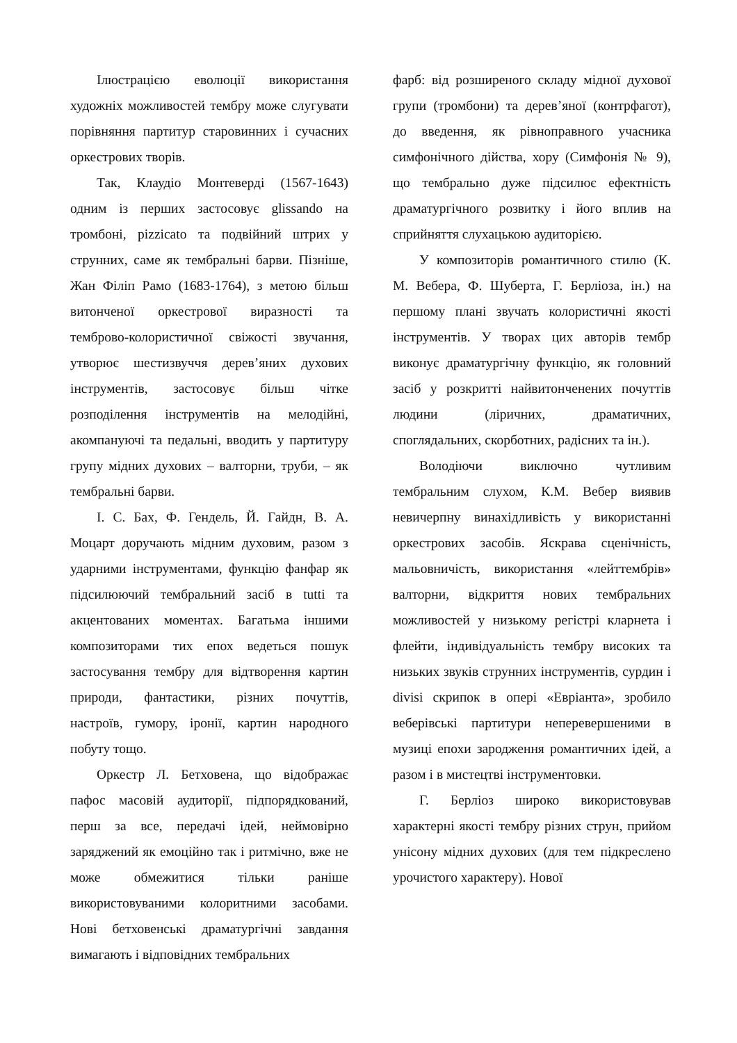Ілюстрацією еволюції використання художніх можливостей тембру може слугувати порівняння партитур старовинних і сучасних оркестрових творів.
Так, Клаудіо Монтеверді (1567-1643) одним із перших застосовує glissando на тромбоні, pizzicato та подвійний штрих у струнних, саме як тембральні барви. Пізніше, Жан Філіп Рамо (1683-1764), з метою більш витонченої оркестрової виразності та темброво-колористичної свіжості звучання, утворює шестизвуччя дерев’яних духових інструментів, застосовує більш чітке розподілення інструментів на мелодійні, акомпануючі та педальні, вводить у партитуру групу мідних духових – валторни, труби, – як тембральні барви.
І. С. Бах, Ф. Гендель, Й. Гайдн, В. А. Моцарт доручають мідним духовим, разом з ударними інструментами, функцію фанфар як підсилюючий тембральний засіб в tutti та акцентованих моментах. Багатьма іншими композиторами тих епох ведеться пошук застосування тембру для відтворення картин природи, фантастики, різних почуттів, настроїв, гумору, іронії, картин народного побуту тощо.
Оркестр Л. Бетховена, що відображає пафос масовій аудиторії, підпорядкований, перш за все, передачі ідей, неймовірно заряджений як емоційно так і ритмічно, вже не може обмежитися тільки раніше використовуваними колоритними засобами. Нові бетховенські драматургічні завдання вимагають і відповідних тембральних
фарб: від розширеного складу мідної духової групи (тромбони) та дерев’яної (контрфагот), до введення, як рівноправного учасника симфонічного дійства, хору (Симфонія № 9), що тембрально дуже підсилює ефектність драматургічного розвитку і його вплив на сприйняття слухацькою аудиторією.
У композиторів романтичного стилю (К. М. Вебера, Ф. Шуберта, Г. Берліоза, ін.) на першому плані звучать колористичні якості інструментів. У творах цих авторів тембр виконує драматургічну функцію, як головний засіб у розкритті найвитонченених почуттів людини (ліричних, драматичних, споглядальних, скорботних, радісних та ін.).
Володіючи виключно чутливим тембральним слухом, К.М. Вебер виявив невичерпну винахідливість у використанні оркестрових засобів. Яскрава сценічність, мальовничість, використання «лейттембрів» валторни, відкриття нових тембральних можливостей у низькому регістрі кларнета і флейти, індивідуальність тембру високих та низьких звуків струнних інструментів, сурдин і divisi скрипок в опері «Евріанта», зробило веберівські партитури неперевершеними в музиці епохи зародження романтичних ідей, а разом і в мистецтві інструментовки.
Г. Берліоз широко використовував характерні якості тембру різних струн, прийом унісону мідних духових (для тем підкреслено урочистого характеру). Нової